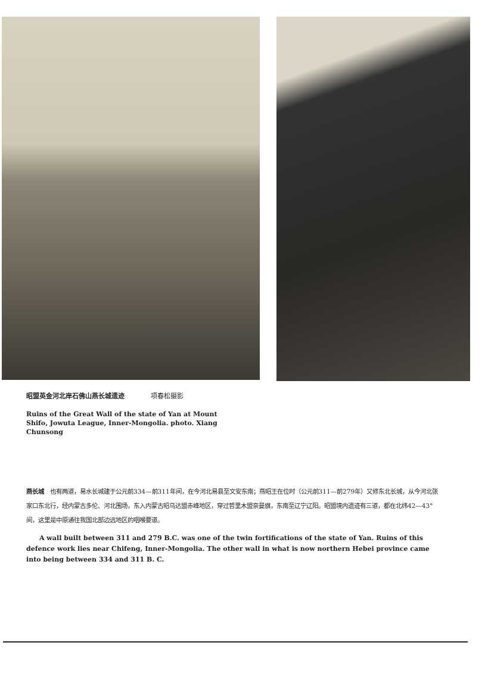昭盟英金河北岸石佛山燕长城遗迹 项春松摄影
Ruins of the Great Wall of the state of Yan at Mount Shifo, Jowuta League, Inner-Mongolia. photo. Xiang Chunsong
燕长城　也有两道，易水长城建于公元前334—前311年间，在今河北易县至文安东南；燕昭王在位时（公元前311—前279年）又修东北长城，从今河北张家口东北行，经内蒙古多伦、河北围场，东入内蒙古昭乌达盟赤峰地区，穿过哲里木盟奈曼旗，东南至辽宁辽阳。昭盟境内遗迹有三道，都在北纬42—43°间，这里是中原通往我国北部边远地区的咽喉要道。
A wall built between 311 and 279 B.C. was one of the twin fortifications of the state of Yan. Ruins of this defence work lies near Chifeng, Inner-Mongolia. The other wall in what is now northern Hebei province came into being between 334 and 311 B. C.